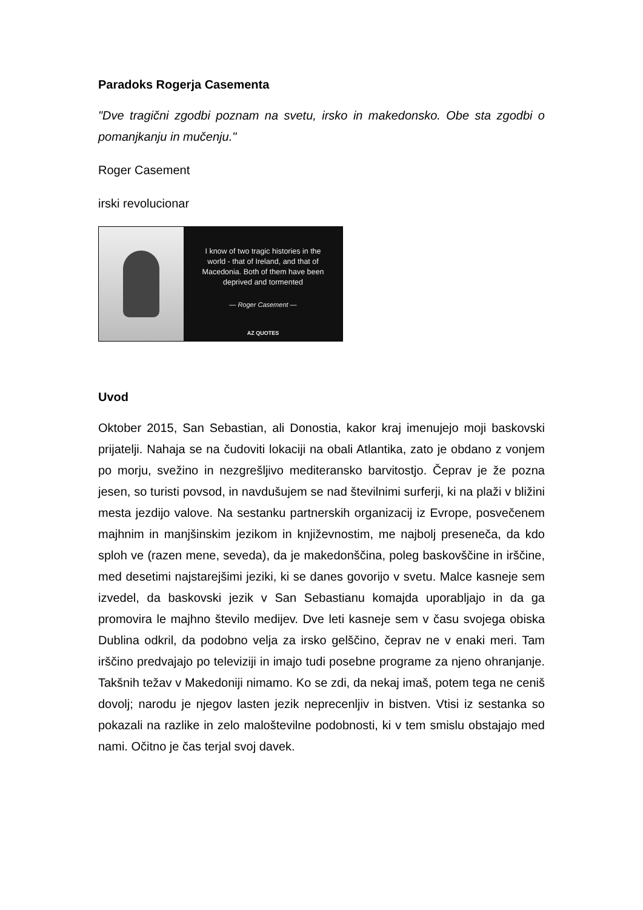Paradoks Rogerja Casementa
"Dve tragični zgodbi poznam na svetu, irsko in makedonsko. Obe sta zgodbi o pomanjkanju in mučenju."
Roger Casement
irski revolucionar
I know of two tragic histories in the world - that of Ireland, and that of Macedonia. Both of them have been deprived and tormented
— Roger Casement —
AZ QUOTES
Uvod
Oktober 2015, San Sebastian, ali Donostia, kakor kraj imenujejo moji baskovski prijatelji. Nahaja se na čudoviti lokaciji na obali Atlantika, zato je obdano z vonjem po morju, svežino in nezgrešljivo mediteransko barvitostjo. Čeprav je že pozna jesen, so turisti povsod, in navdušujem se nad številnimi surferji, ki na plaži v bližini mesta jezdijo valove. Na sestanku partnerskih organizacij iz Evrope, posvečenem majhnim in manjšinskim jezikom in književnostim, me najbolj preseneča, da kdo sploh ve (razen mene, seveda), da je makedonščina, poleg baskovščine in irščine, med desetimi najstarejšimi jeziki, ki se danes govorijo v svetu. Malce kasneje sem izvedel, da baskovski jezik v San Sebastianu komajda uporabljajo in da ga promovira le majhno število medijev. Dve leti kasneje sem v času svojega obiska Dublina odkril, da podobno velja za irsko gelščino, čeprav ne v enaki meri. Tam irščino predvajajo po televiziji in imajo tudi posebne programe za njeno ohranjanje. Takšnih težav v Makedoniji nimamo. Ko se zdi, da nekaj imaš, potem tega ne ceniš dovolj; narodu je njegov lasten jezik neprecenljiv in bistven. Vtisi iz sestanka so pokazali na razlike in zelo maloštevilne podobnosti, ki v tem smislu obstajajo med nami. Očitno je čas terjal svoj davek.